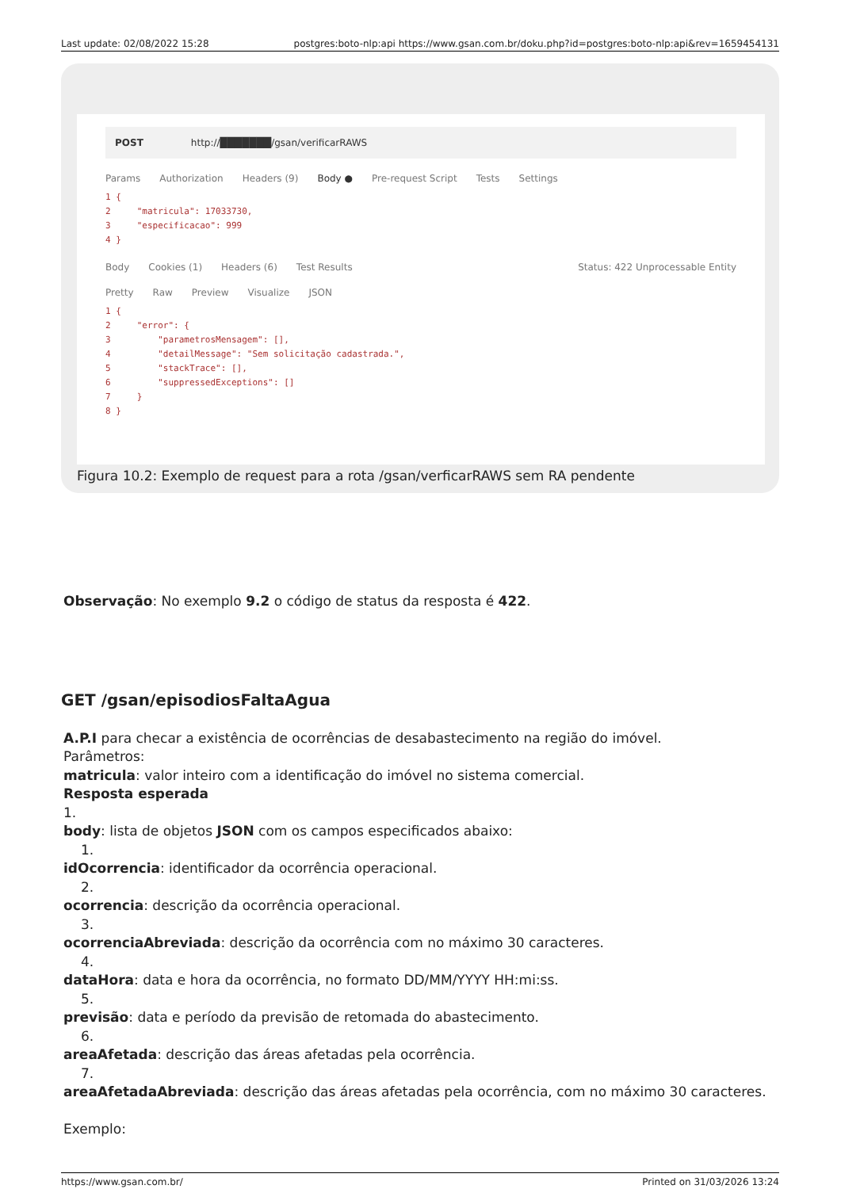Last update: 02/08/2022 15:28 postgres:boto-nlp:api https://www.gsan.com.br/doku.php?id=postgres:boto-nlp:api&rev=1659454131
POST http://███████/gsan/verificarRAWS
Params Authorization Headers (9) Body ● Pre-request Script Tests Settings
1 {
2     "matricula": 17033730,
3     "especificacao": 999
4 }
Body Cookies (1) Headers (6) Test Results Status: 422 Unprocessable Entity
Pretty Raw Preview Visualize JSON
1 {
2     "error": {
3         "parametrosMensagem": [],
4         "detailMessage": "Sem solicitação cadastrada.",
5         "stackTrace": [],
6         "suppressedExceptions": []
7     }
8 }
Figura 10.2: Exemplo de request para a rota /gsan/verficarRAWS sem RA pendente
Observação: No exemplo 9.2 o código de status da resposta é 422.
GET /gsan/episodiosFaltaAgua
A.P.I para checar a existência de ocorrências de desabastecimento na região do imóvel.
Parâmetros:
matricula: valor inteiro com a identificação do imóvel no sistema comercial.
Resposta esperada
1.
body: lista de objetos JSON com os campos especificados abaixo:
1.
idOcorrencia: identificador da ocorrência operacional.
2.
ocorrencia: descrição da ocorrência operacional.
3.
ocorrenciaAbreviada: descrição da ocorrência com no máximo 30 caracteres.
4.
dataHora: data e hora da ocorrência, no formato DD/MM/YYYY HH:mi:ss.
5.
previsão: data e período da previsão de retomada do abastecimento.
6.
areaAfetada: descrição das áreas afetadas pela ocorrência.
7.
areaAfetadaAbreviada: descrição das áreas afetadas pela ocorrência, com no máximo 30 caracteres.
Exemplo:
https://www.gsan.com.br/ Printed on 31/03/2026 13:24